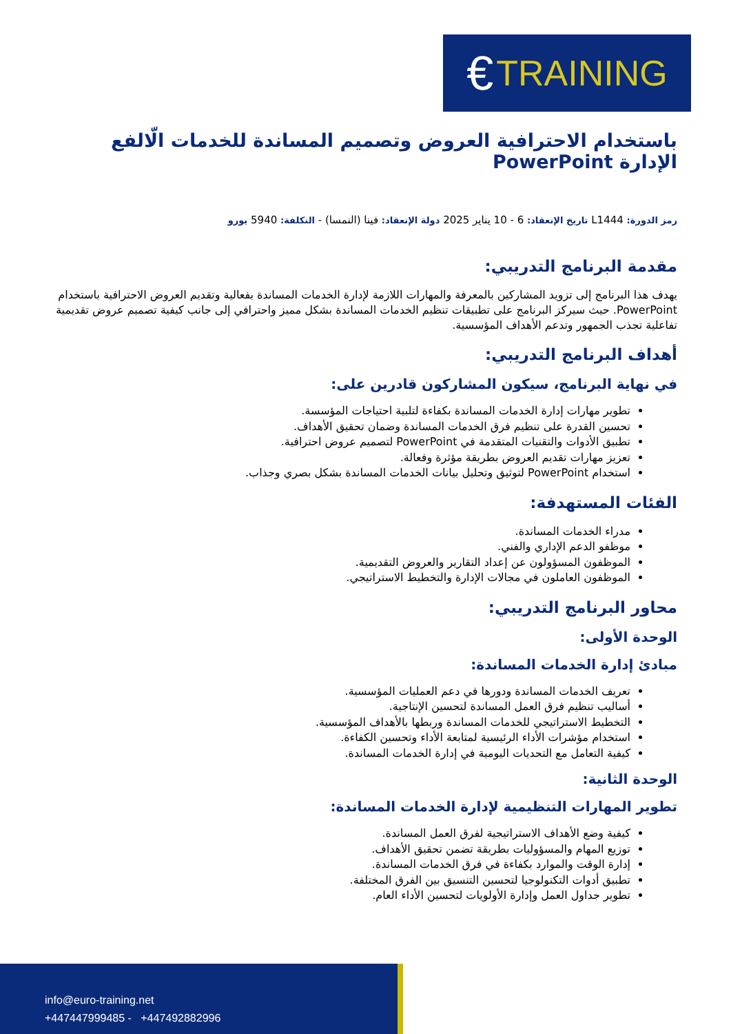€ TRAINING
باستخدام الاحترافية العروض وتصميم المساندة للخدمات الّالفع الإدارة PowerPoint
رمز الدورة: L1444 تاريخ الإنعقاد: 6 - 10 يناير 2025 دولة الإنعقاد: فينا (النمسا) - التكلفة: 5940 يورو
مقدمة البرنامج التدريبي:
يهدف هذا البرنامج إلى تزويد المشاركين بالمعرفة والمهارات اللازمة لإدارة الخدمات المساندة بفعالية وتقديم العروض الاحترافية باستخدام PowerPoint. حيث سيركز البرنامج على تطبيقات تنظيم الخدمات المساندة بشكل مميز واحترافي إلى جانب كيفية تصميم عروض تقديمية تفاعلية تجذب الجمهور وتدعم الأهداف المؤسسية.
أهداف البرنامج التدريبي:
في نهاية البرنامج، سيكون المشاركون قادرين على:
تطوير مهارات إدارة الخدمات المساندة بكفاءة لتلبية احتياجات المؤسسة.
تحسين القدرة على تنظيم فرق الخدمات المساندة وضمان تحقيق الأهداف.
تطبيق الأدوات والتقنيات المتقدمة في PowerPoint لتصميم عروض احترافية.
تعزيز مهارات تقديم العروض بطريقة مؤثرة وفعالة.
استخدام PowerPoint لتوثيق وتحليل بيانات الخدمات المساندة بشكل بصري وجذاب.
الفئات المستهدفة:
مدراء الخدمات المساندة.
موظفو الدعم الإداري والفني.
الموظفون المسؤولون عن إعداد التقارير والعروض التقديمية.
الموظفون العاملون في مجالات الإدارة والتخطيط الاستراتيجي.
محاور البرنامج التدريبي:
الوحدة الأولى:
مبادئ إدارة الخدمات المساندة:
تعريف الخدمات المساندة ودورها في دعم العمليات المؤسسية.
أساليب تنظيم فرق العمل المساندة لتحسين الإنتاجية.
التخطيط الاستراتيجي للخدمات المساندة وربطها بالأهداف المؤسسية.
استخدام مؤشرات الأداء الرئيسية لمتابعة الأداء وتحسين الكفاءة.
كيفية التعامل مع التحديات اليومية في إدارة الخدمات المساندة.
الوحدة الثانية:
تطوير المهارات التنظيمية لإدارة الخدمات المساندة:
كيفية وضع الأهداف الاستراتيجية لفرق العمل المساندة.
توزيع المهام والمسؤوليات بطريقة تضمن تحقيق الأهداف.
إدارة الوقت والموارد بكفاءة في فرق الخدمات المساندة.
تطبيق أدوات التكنولوجيا لتحسين التنسيق بين الفرق المختلفة.
تطوير جداول العمل وإدارة الأولويات لتحسين الأداء العام.
info@euro-training.net
+447447999485 - +447492882996